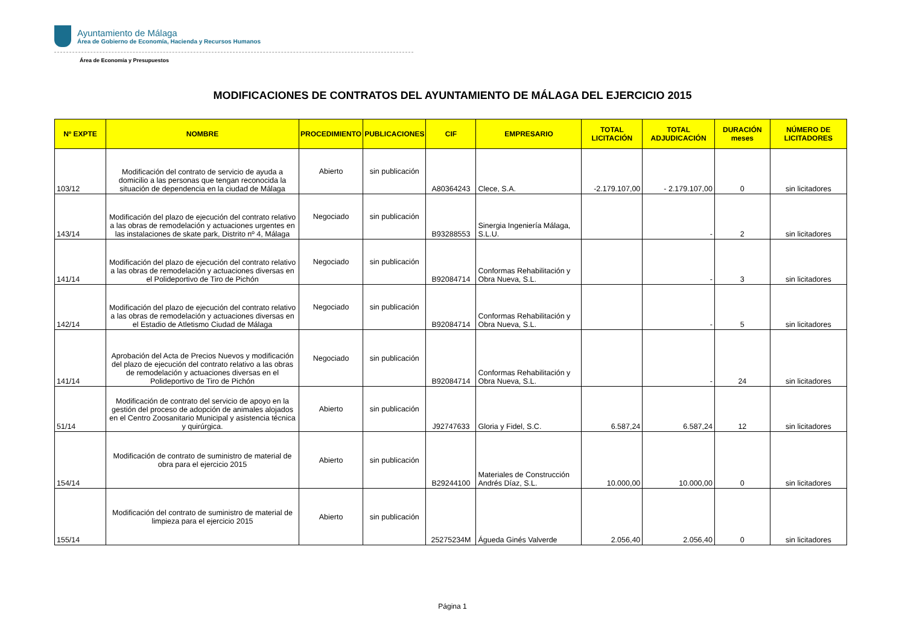Ayuntamiento de Málaga
Área de Gobierno de Economía, Hacienda y Recursos Humanos
Área de Economía y Presupuestos
MODIFICACIONES DE CONTRATOS DEL AYUNTAMIENTO DE MÁLAGA DEL EJERCICIO 2015
| Nº EXPTE | NOMBRE | PROCEDIMIENTO | PUBLICACIONES | CIF | EMPRESARIO | TOTAL LICITACIÓN | TOTAL ADJUDICACIÓN | DURACIÓN meses | NÚMERO DE LICITADORES |
| --- | --- | --- | --- | --- | --- | --- | --- | --- | --- |
| 103/12 | Modificación del contrato de servicio de ayuda a domicilio a las personas que tengan reconocida la situación de dependencia en la ciudad de Málaga | Abierto | sin publicación | A80364243 | Clece, S.A. | -2.179.107,00 | - 2.179.107,00 | 0 | sin licitadores |
| 143/14 | Modificación del plazo de ejecución del contrato relativo a las obras de remodelación y actuaciones urgentes en las instalaciones de skate park, Distrito nº 4, Málaga | Negociado | sin publicación | B93288553 | Sinergia Ingeniería Málaga, S.L.U. | | - | 2 | sin licitadores |
| 141/14 | Modificación del plazo de ejecución del contrato relativo a las obras de remodelación y actuaciones diversas en el Polideportivo de Tiro de Pichón | Negociado | sin publicación | B92084714 | Conformas Rehabilitación y Obra Nueva, S.L. | | - | 3 | sin licitadores |
| 142/14 | Modificación del plazo de ejecución del contrato relativo a las obras de remodelación y actuaciones diversas en el Estadio de Atletismo Ciudad de Málaga | Negociado | sin publicación | B92084714 | Conformas Rehabilitación y Obra Nueva, S.L. | | - | 5 | sin licitadores |
| 141/14 | Aprobación del Acta de Precios Nuevos y modificación del plazo de ejecución del contrato relativo a las obras de remodelación y actuaciones diversas en el Polideportivo de Tiro de Pichón | Negociado | sin publicación | B92084714 | Conformas Rehabilitación y Obra Nueva, S.L. | | - | 24 | sin licitadores |
| 51/14 | Modificación de contrato del servicio de apoyo en la gestión del proceso de adopción de animales alojados en el Centro Zoosanitario Municipal y asistencia técnica y quirúrgica. | Abierto | sin publicación | J92747633 | Gloria y Fidel, S.C. | 6.587,24 | 6.587,24 | 12 | sin licitadores |
| 154/14 | Modificación de contrato de suministro de material de obra para el ejercicio 2015 | Abierto | sin publicación | B29244100 | Materiales de Construcción Andrés Díaz, S.L. | 10.000,00 | 10.000,00 | 0 | sin licitadores |
| 155/14 | Modificación del contrato de suministro de material de limpieza para el ejercicio 2015 | Abierto | sin publicación | 25275234M | Águeda Ginés Valverde | 2.056,40 | 2.056,40 | 0 | sin licitadores |
Página 1